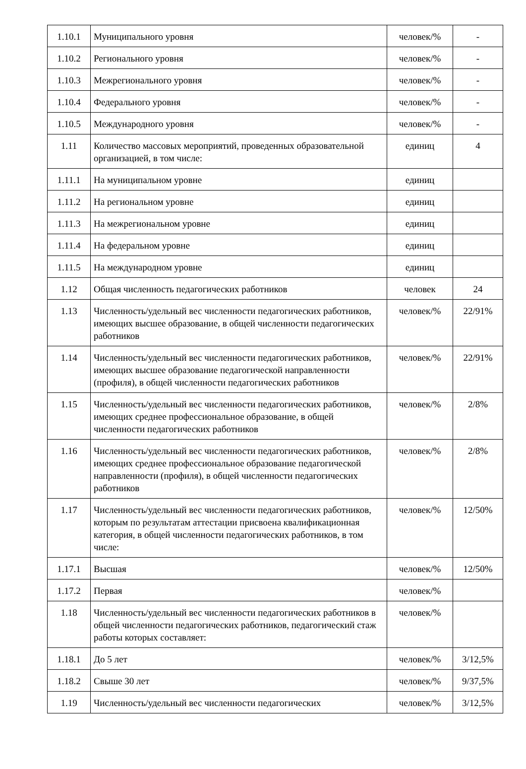| 1.10.1 | Муниципального уровня | человек/% | - |
| 1.10.2 | Регионального уровня | человек/% | - |
| 1.10.3 | Межрегионального уровня | человек/% | - |
| 1.10.4 | Федерального уровня | человек/% | - |
| 1.10.5 | Международного уровня | человек/% | - |
| 1.11 | Количество массовых мероприятий, проведенных образовательной организацией, в том числе: | единиц | 4 |
| 1.11.1 | На муниципальном уровне | единиц | |
| 1.11.2 | На региональном уровне | единиц | |
| 1.11.3 | На межрегиональном уровне | единиц | |
| 1.11.4 | На федеральном уровне | единиц | |
| 1.11.5 | На международном уровне | единиц | |
| 1.12 | Общая численность педагогических работников | человек | 24 |
| 1.13 | Численность/удельный вес численности педагогических работников, имеющих высшее образование, в общей численности педагогических работников | человек/% | 22/91% |
| 1.14 | Численность/удельный вес численности педагогических работников, имеющих высшее образование педагогической направленности (профиля), в общей численности педагогических работников | человек/% | 22/91% |
| 1.15 | Численность/удельный вес численности педагогических работников, имеющих среднее профессиональное образование, в общей численности педагогических работников | человек/% | 2/8% |
| 1.16 | Численность/удельный вес численности педагогических работников, имеющих среднее профессиональное образование педагогической направленности (профиля), в общей численности педагогических работников | человек/% | 2/8% |
| 1.17 | Численность/удельный вес численности педагогических работников, которым по результатам аттестации присвоена квалификационная категория, в общей численности педагогических работников, в том числе: | человек/% | 12/50% |
| 1.17.1 | Высшая | человек/% | 12/50% |
| 1.17.2 | Первая | человек/% | |
| 1.18 | Численность/удельный вес численности педагогических работников в общей численности педагогических работников, педагогический стаж работы которых составляет: | человек/% | |
| 1.18.1 | До 5 лет | человек/% | 3/12,5% |
| 1.18.2 | Свыше 30 лет | человек/% | 9/37,5% |
| 1.19 | Численность/удельный вес численности педагогических | человек/% | 3/12,5% |